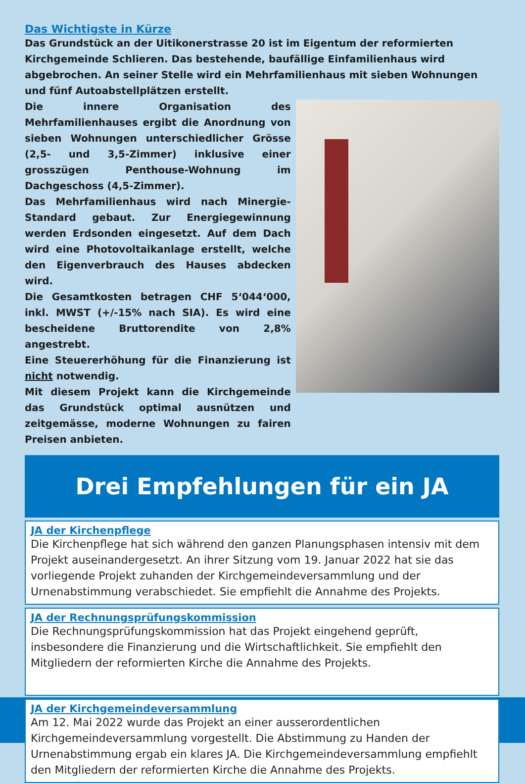Das Wichtigste in Kürze
Das Grundstück an der Uitikonerstrasse 20 ist im Eigentum der reformierten Kirchgemeinde Schlieren. Das bestehende, baufällige Einfamilienhaus wird abgebrochen. An seiner Stelle wird ein Mehrfamilienhaus mit sieben Wohnungen und fünf Autoabstellplätzen erstellt.
Die innere Organisation des Mehrfamilienhauses ergibt die Anordnung von sieben Wohnungen unterschiedlicher Grösse (2,5- und 3,5-Zimmer) inklusive einer grosszügen Penthouse-Wohnung im Dachgeschoss (4,5-Zimmer).
Das Mehrfamilienhaus wird nach Minergie-Standard gebaut. Zur Energiegewinnung werden Erdsonden eingesetzt. Auf dem Dach wird eine Photovoltaikanlage erstellt, welche den Eigenverbrauch des Hauses abdecken wird.
Die Gesamtkosten betragen CHF 5‘044‘000, inkl. MWST (+/-15% nach SIA). Es wird eine bescheidene Bruttorendite von 2,8% angestrebt.
Eine Steuererhöhung für die Finanzierung ist nicht notwendig.
Mit diesem Projekt kann die Kirchgemeinde das Grundstück optimal ausnützen und zeitgemässe, moderne Wohnungen zu fairen Preisen anbieten.
Drei Empfehlungen für ein JA
JA der Kirchenpflege
Die Kirchenpflege hat sich während den ganzen Planungsphasen intensiv mit dem Projekt auseinandergesetzt. An ihrer Sitzung vom 19. Januar 2022 hat sie das vorliegende Projekt zuhanden der Kirchgemeindeversammlung und der Urnenabstimmung verabschiedet. Sie empfiehlt die Annahme des Projekts.
JA der Rechnungsprüfungskommission
Die Rechnungsprüfungskommission hat das Projekt eingehend geprüft, insbesondere die Finanzierung und die Wirtschaftlichkeit. Sie empfiehlt den Mitgliedern der reformierten Kirche die Annahme des Projekts.
JA der Kirchgemeindeversammlung
Am 12. Mai 2022 wurde das Projekt an einer ausserordentlichen Kirchgemeindeversammlung vorgestellt. Die Abstimmung zu Handen der Urnenabstimmung ergab ein klares JA. Die Kirchgemeindeversammlung empfiehlt den Mitgliedern der reformierten Kirche die Annahme des Projekts.